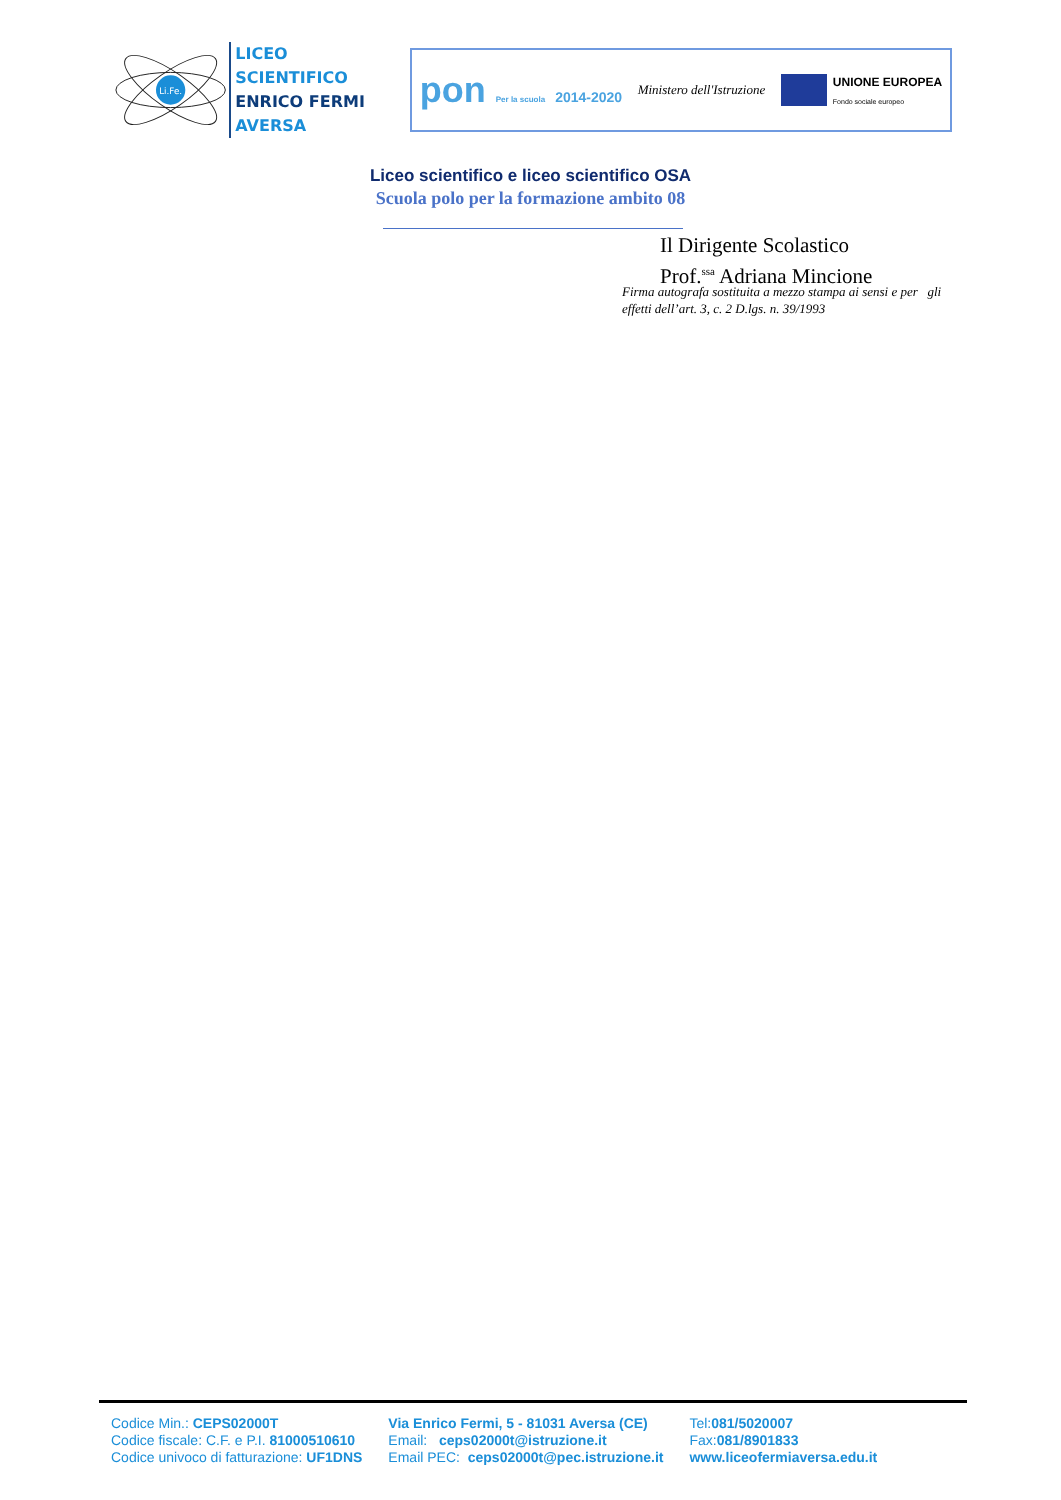Li.Fe.
LICEO SCIENTIFICO
ENRICO FERMI
AVERSA
pon Per la scuola 2014-2020 Ministero dell'Istruzione
UNIONE EUROPEA
Fondo sociale europeo
Liceo scientifico e liceo scientifico OSA
Scuola polo per la formazione ambito 08
Il Dirigente Scolastico
Prof.<sup>ssa</sup> Adriana Mincione
Firma autografa sostituita a mezzo stampa ai sensi e per gli effetti dell’art. 3, c. 2 D.lgs. n. 39/1993
Codice Min.: CEPS02000T
Codice fiscale: C.F. e P.I. 81000510610
Codice univoco di fatturazione: UF1DNS
Via Enrico Fermi, 5 - 81031 Aversa (CE)
Email: ceps02000t@istruzione.it
Email PEC: ceps02000t@pec.istruzione.it
Tel:081/5020007
Fax:081/8901833
www.liceofermiaversa.edu.it